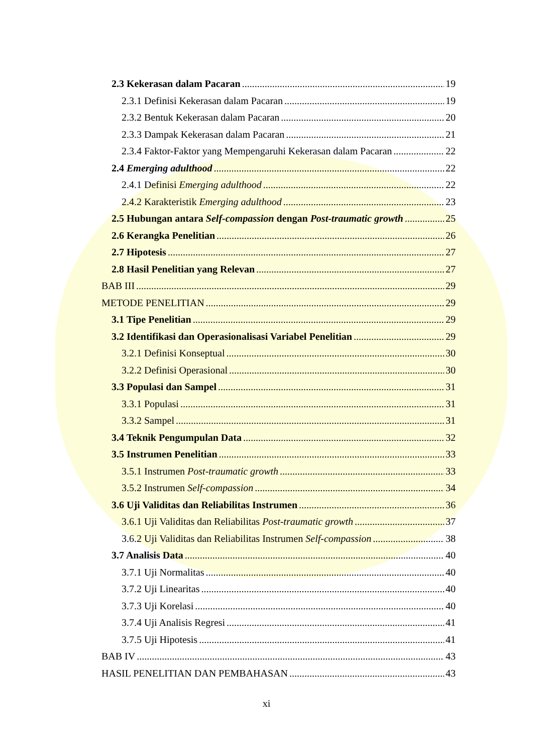2.3 Kekerasan dalam Pacaran 19
2.3.1 Definisi Kekerasan dalam Pacaran 19
2.3.2 Bentuk Kekerasan dalam Pacaran 20
2.3.3 Dampak Kekerasan dalam Pacaran 21
2.3.4 Faktor-Faktor yang Mempengaruhi Kekerasan dalam Pacaran 22
2.4 Emerging adulthood 22
2.4.1 Definisi Emerging adulthood 22
2.4.2 Karakteristik Emerging adulthood 23
2.5 Hubungan antara Self-compassion dengan Post-traumatic growth 25
2.6 Kerangka Penelitian 26
2.7 Hipotesis 27
2.8 Hasil Penelitian yang Relevan 27
BAB III 29
METODE PENELITIAN 29
3.1 Tipe Penelitian 29
3.2 Identifikasi dan Operasionalisasi Variabel Penelitian 29
3.2.1 Definisi Konseptual 30
3.2.2 Definisi Operasional 30
3.3 Populasi dan Sampel 31
3.3.1 Populasi 31
3.3.2 Sampel 31
3.4 Teknik Pengumpulan Data 32
3.5 Instrumen Penelitian 33
3.5.1 Instrumen Post-traumatic growth 33
3.5.2 Instrumen Self-compassion 34
3.6 Uji Validitas dan Reliabilitas Instrumen 36
3.6.1 Uji Validitas dan Reliabilitas Post-traumatic growth 37
3.6.2 Uji Validitas dan Reliabilitas Instrumen Self-compassion 38
3.7 Analisis Data 40
3.7.1 Uji Normalitas 40
3.7.2 Uji Linearitas 40
3.7.3 Uji Korelasi 40
3.7.4 Uji Analisis Regresi 41
3.7.5 Uji Hipotesis 41
BAB IV 43
HASIL PENELITIAN DAN PEMBAHASAN 43
xi